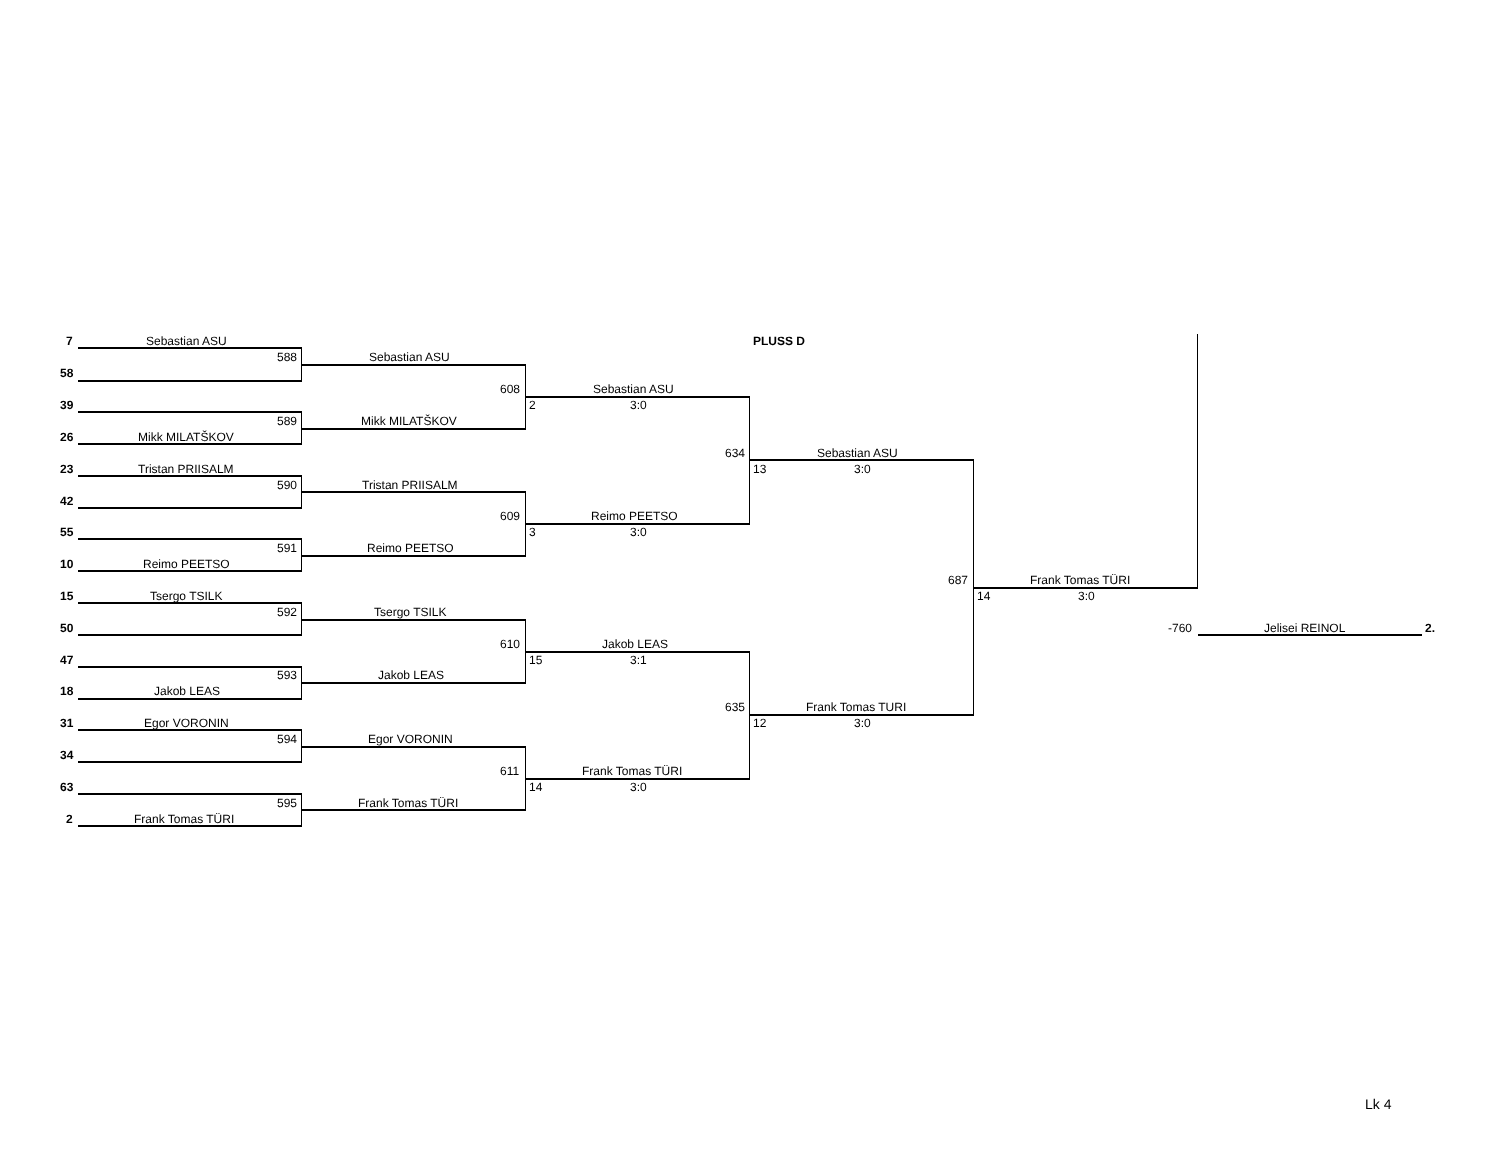7 Sebastian ASU
588
58
39
589
26 Mikk MILATŠKOV
23 Tristan PRIISALM
590
42
55
591
10 Reimo PEETSO
15 Tsergo TSILK
592
50
47
593
18 Jakob LEAS
31 Egor VORONIN
594
34
63
595
2 Frank Tomas TÜRI
Sebastian ASU
Mikk MILATŠKOV
Tristan PRIISALM
Reimo PEETSO
Tsergo TSILK
Jakob LEAS
Egor VORONIN
Frank Tomas TÜRI
608 Sebastian ASU
2 3:0
609 Reimo PEETSO
3 3:0
610 Jakob LEAS
15 3:1
611 Frank Tomas TÜRI
14 3:0
PLUSS D
634 Sebastian ASU
13 3:0
635 Frank Tomas TURI
12 3:0
687 Frank Tomas TÜRI
14 3:0
-760 Jelisei REINOL 2.
Lk 4